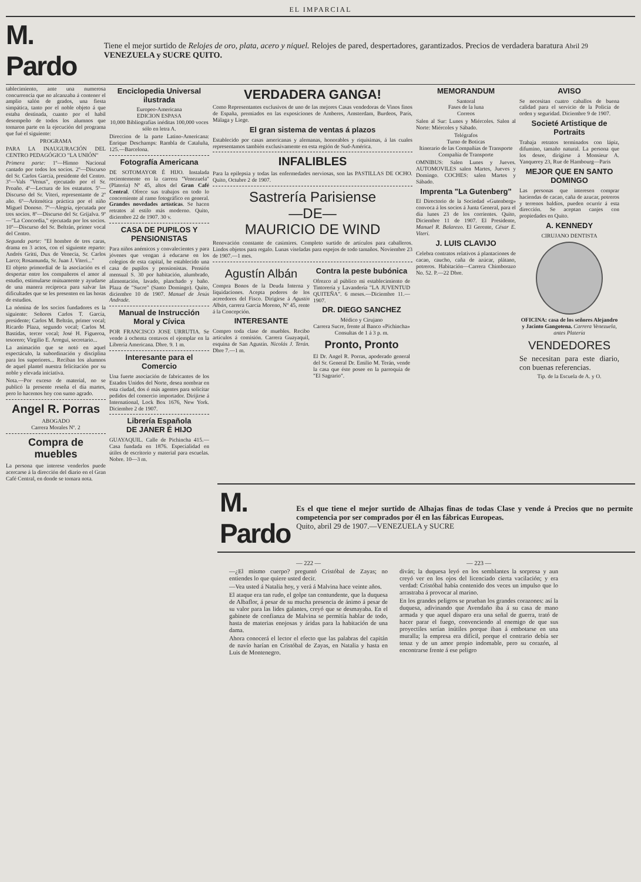EL IMPARCIAL
M. Pardo
Tiene el mejor surtido de Relojes de oro, plata, acero y niquel. Relojes de pared, despertadores, garantizados. Precios de verdadera baratura Abril 29 VENEZUELA y SUCRE QUITO.
tablecimiento, ante una numerosa concurrencia que no alcanzaba á contener el amplio salón de grados, una fiesta simpática, tanto por el noble objeto á que estaba destinada, cuanto por el habil desempeño de todos los alumnos que tomaron parte en la ejecución del programa que fué el siguiente:
PROGRAMA
PARA LA INAUGURACIÓN DEL CENTRO PEDAGÓGICO "LA UNIÓN"
Primera parte: 1º—Himno Nacional cantado por todos los socios. 2º—Discurso del Sr. Carlos García, presidente del Centro. 3º—Vals "Venus", ejecutado por el Sr. Proaño. 4º—Lectura de los estatutos. 5º—Discurso del Sr. Viteri, representante de 2º año. 6º—Aritmética práctica por el niño Miguel Donoso. 7º—Alegría, ejecutada por tres socios. 8º—Discurso del Sr. Grijalva. 9º—"La Concordia," ejecutada por los socios. 10º—Discurso del Sr. Beltrán, primer vocal del Centro.
Segunda parte: "El hombre de tres caras, drama en 3 actos, con el siguiente reparto: Andrés Gritti, Dux de Venecia, Sr. Carlos Larco; Rosamunda, Sr. Juan J. Viteri..."
El objeto primordial de la asociación es el despertar entre los compañeros el amor al estudio, estimularse mútuamente y ayudarse de una manera recíproca para salvar las dificultades que se les presenten en las horas de estudios.
La nómina de los socios fundadores es la siguiente: Señores Carlos T. García, presidente; Carlos M. Beltrán, primer vocal; Ricardo Plaza, segundo vocal; Carlos M. Bastidas, tercer vocal; José H. Figueroa, tesorero; Virgilio E. Arregui, secretario...
La animación que se notó en aquel espectáculo, la subordinación y disciplina para los superiores... Reciban los alumnos de aquel plantel nuestra felicitación por su noble y elevada iniciativa.
Nota.—Por exceso de material, no se publicó la presente reseña el día martes, pero lo hacemos hoy con sumo agrado.
Angel R. Porras
ABOGADO
Carrera Morales Nº. 2
Compra de muebles
La persona que interese venderlos puede acercarse á la dirección del diario en el Gran Café Central, en donde se tomara nota.
Enciclopedia Universal ilustrada
Europeo-Americana
EDICION ESPASA
10,000 Bibliografías inéditas 100,000 voces sólo en letra A.
Direccion de la parte Latino-Americana: Enrique Deschamps: Rambla de Cataluña, 125.—Barcelona.
Fotografía Americana
DE SOTOMAYOR É HIJO. Instalada recientemente en la carrera "Venezuela" (Platería) Nº 45, altos del Gran Café Central. Ofrece sus trabajos en todo lo concerniente al ramo fotográfico en general. Grandes novedades artísticas. Se hacen retratos al estilo más moderno. Quito, diciembre 22 de 1907. 30 v.
CASA DE PUPILOS Y PENSIONISTAS
Para niños anémicos y convalecientes y para jóvenes que vengan á educarse en los colegios de esta capital, he establecido una casa de pupilos y pensionistas. Pensión mensual S. 30 por habitación, alumbrado, alimentación, lavado, planchado y baño. Plaza de "Sucre" (Santo Domingo). Quito, diciembre 10 de 1907. Manuel de Jesús Andrade.
Manual de Instrucción Moral y Cívica
POR FRANCISCO JOSE URRUTIA. Se vende á ochenta centavos el ejemplar en la Librería Americana. Dbre. 9. 1 m.
Interesante para el Comercio
Una fuerte asociación de fabricantes de los Estados Unidos del Norte, desea nombrar en esta ciudad, dos ó más agentes para solicitar pedidos del comercio importador. Dirijirse á International, Lock Box 1676, New York. Diciembre 2 de 1907.
Librería Española
DE JANER É HIJO
GUAYAQUIL. Calle de Pichincha 415.—Casa fundada en 1876. Especialidad en útiles de escritorio y material para escuelas. Nobre. 10—3 m.
VERDADERA GANGA!
Como Representantes exclusivos de uno de las mejores Casas vendedoras de Vinos finos de España, premiados en las exposiciones de Amberes, Amsterdam, Burdeos, París, Málaga y Liege.
El gran sistema de ventas á plazos
Establecido por casas americanas y alemanas, honorables y riquísimas, á las cuales representamos también exclusivamente en esta región de Sud-América.
INFALIBLES
Para la epilepsia y todas las enfermedades nerviosas, son las PASTILLAS DE OCHO. Quito, Octubre 2 de 1907.
Sastrería Parisiense
—DE—
MAURICIO DE WIND
Renovación constante de casimires. Completo surtido de artículos para caballeros. Lindos objetos para regalo. Lunas viseladas para espejos de todo tamaños. Noviembre 23 de 1907.—1 mes.
Agustín Albán
Compra Bonos de la Deuda Interna y liquidaciones. Acepta poderes de los acreedores del Fisco. Dirigirse á Agustín Albán, carrera García Moreno, Nº 45, rente á la Concepción.
INTERESANTE
Compro toda clase de muebles. Recibo artículos á comisión. Carrera Guayaquil, esquina de San Agustín. Nicolás J. Terán. Dbre 7.—1 m.
Contra la peste bubónica
Ofrezco al público mi establecimiento de Tintorería y Lavandería "LA JUVENTUD QUITEÑA". 6 meses.—Diciembre 11.—1907.
DR. DIEGO SANCHEZ
Médico y Cirujano
Carrera Sucre, frente al Banco «Pichincha»
Consultas de 1 á 3 p. m.
Pronto, Pronto
El Dr. Angel R. Porras, apoderado general del Sr. General Dr. Emilio M. Terán, vende la casa que éste posee en la parroquia de "El Sagrario".
MEMORANDUM
Santoral
Fases de la luna
Correos
Salen al Sur: Lunes y Miércoles. Salen al Norte: Miércoles y Sábado.
Telégrafos
Turno de Boticas
Itinerario de las Compañías de Transporte
Compañía de Transporte
OMNIBUS: Salen Lunes y Jueves. AUTOMOVILES salen Martes, Jueves y Domingo. COCHES: salen Martes y Sábado.
Imprenta "La Gutenberg"
El Directorio de la Sociedad «Gutenberg» convoca á los socios á Junta General, para el día lunes 23 de los corrientes. Quito, Diciembre 11 de 1907. El Presidente, Manuel R. Balarezo. El Gerente, César E. Viteri.
J. LUIS CLAVIJO
Celebra contratos relativos á plantaciones de cacao, caucho, caña de azúcar, plátano, potreros. Habitación—Carrera Chimborazo No. 52. P.—22 Dbre.
AVISO
Se necesitan cuatro caballos de buena calidad para el servicio de la Policía de orden y seguridad. Diciembre 9 de 1907.
Societé Artistique de Portraits
Trabaja retratos terminados con lápiz, difumino, tamaño natural. La persona que los desee, dirígirse á Monsieur A. Yanquerey 23, Rue de Hambourg—Paris
MEJOR QUE EN SANTO DOMINGO
Las personas que interesen comprar haciendas de cacao, caña de azucar, potreros y terrenos baldíos, pueden ocurrir á esta dirección. Se aceptan canjes con propiedades en Quito.
A. KENNEDY
CIRUJANO DENTISTA
OFICINA: casa de los señores Alejandro y Jacinto Gangotena. Carrera Venezuela, antes Platería
VENDEDORES
Se necesitan para este diario, con buenas referencias.
Tip. de la Escuela de A. y O.
M. Pardo
Es el que tiene el mejor surtido de Alhajas finas de todas Clase y vende á Precios que no permite competencia por ser comprados por él en las fábricas Europeas.
Quito, abril 29 de 1907.—VENEZUELA y SUCRE
— 222 —
—¿El mismo cuerpo? preguntó Cristóbal de Zayas; no entiendes lo que quiere usted decir.
—Vea usted á Natalia hoy, y verá á Malvina hace veinte años.
El ataque era tan rudo, el golpe tan contundente, que la duquesa de Albaflor, á pesar de su mucha presencia de ánimo á pesar de su valor para las lides galantes, creyó que se desmayaba. En el gabinete de confianza de Malvina se permitía hablar de todo, hasta de materias enojosas y áridas para la habitación de una dama.
Ahora conocerá el lector el efecto que las palabras del capitán de navío harían en Cristóbal de Zayas, en Natalia y hasta en Luis de Montenegro.
— 223 —
diván; la duquesa leyó en los semblantes la sorpresa y aun creyó ver en los ojos del licenciado cierta vacilación; y era verdad: Cristóbal había contenido dos veces un impulso que lo arrastraba á provocar al marino.
En los grandes peligros se prueban los grandes corazones: así la duquesa, adivinando que Avendaño iba á su casa de mano armada y que aquel disparo era una señal de guerra, trató de hacer parar el fuego, convenciendo al enemigo de que sus proyectiles serían inútiles porque iban á embotarse en una muralla; la empresa era difícil, porque el contrario debía ser tenaz y de un amor propio indomable, pero su corazón, al encontrarse frente á ese peligro